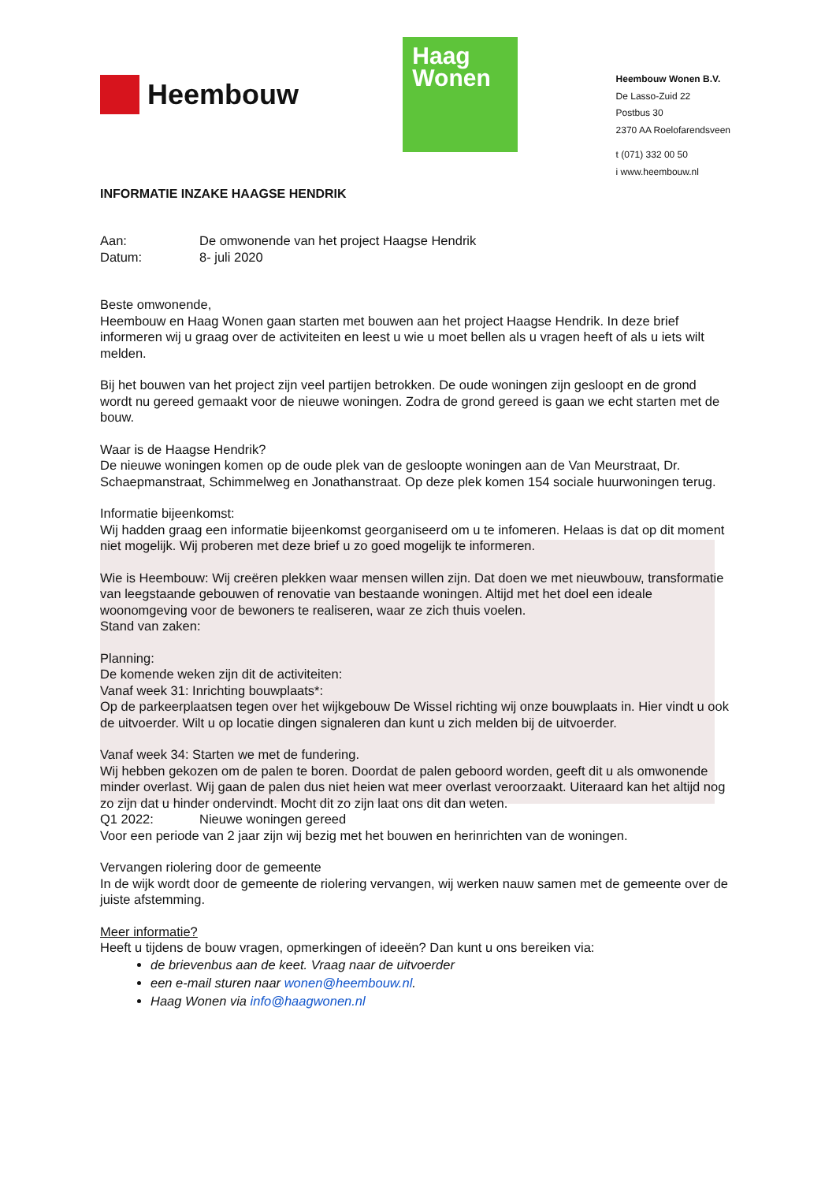Heembouw
Haag
Wonen
Heembouw Wonen B.V.
De Lasso-Zuid 22
Postbus 30
2370 AA Roelofarendsveen
t (071) 332 00 50
i www.heembouw.nl
INFORMATIE INZAKE HAAGSE HENDRIK
Aan: De omwonende van het project Haagse Hendrik
Datum: 8- juli 2020
Beste omwonende,
Heembouw en Haag Wonen gaan starten met bouwen aan het project Haagse Hendrik. In deze brief informeren wij u graag over de activiteiten en leest u wie u moet bellen als u vragen heeft of als u iets wilt melden.
Bij het bouwen van het project zijn veel partijen betrokken. De oude woningen zijn gesloopt en de grond wordt nu gereed gemaakt voor de nieuwe woningen. Zodra de grond gereed is gaan we echt starten met de bouw.
Waar is de Haagse Hendrik?
De nieuwe woningen komen op de oude plek van de gesloopte woningen aan de Van Meurstraat, Dr. Schaepmanstraat, Schimmelweg en Jonathanstraat. Op deze plek komen 154 sociale huurwoningen terug.
Informatie bijeenkomst:
Wij hadden graag een informatie bijeenkomst georganiseerd om u te infomeren. Helaas is dat op dit moment niet mogelijk. Wij proberen met deze brief u zo goed mogelijk te informeren.
Wie is Heembouw: Wij creëren plekken waar mensen willen zijn. Dat doen we met nieuwbouw, transformatie van leegstaande gebouwen of renovatie van bestaande woningen. Altijd met het doel een ideale woonomgeving voor de bewoners te realiseren, waar ze zich thuis voelen.
Stand van zaken:
Planning:
De komende weken zijn dit de activiteiten:
Vanaf week 31: Inrichting bouwplaats*:
Op de parkeerplaatsen tegen over het wijkgebouw De Wissel richting wij onze bouwplaats in. Hier vindt u ook de uitvoerder. Wilt u op locatie dingen signaleren dan kunt u zich melden bij de uitvoerder.
Vanaf week 34: Starten we met de fundering.
Wij hebben gekozen om de palen te boren. Doordat de palen geboord worden, geeft dit u als omwonende minder overlast. Wij gaan de palen dus niet heien wat meer overlast veroorzaakt. Uiteraard kan het altijd nog zo zijn dat u hinder ondervindt. Mocht dit zo zijn laat ons dit dan weten.
Q1 2022: Nieuwe woningen gereed
Voor een periode van 2 jaar zijn wij bezig met het bouwen en herinrichten van de woningen.
Vervangen riolering door de gemeente
In de wijk wordt door de gemeente de riolering vervangen, wij werken nauw samen met de gemeente over de juiste afstemming.
Meer informatie?
Heeft u tijdens de bouw vragen, opmerkingen of ideeën? Dan kunt u ons bereiken via:
de brievenbus aan de keet. Vraag naar de uitvoerder
een e-mail sturen naar wonen@heembouw.nl.
Haag Wonen via info@haagwonen.nl